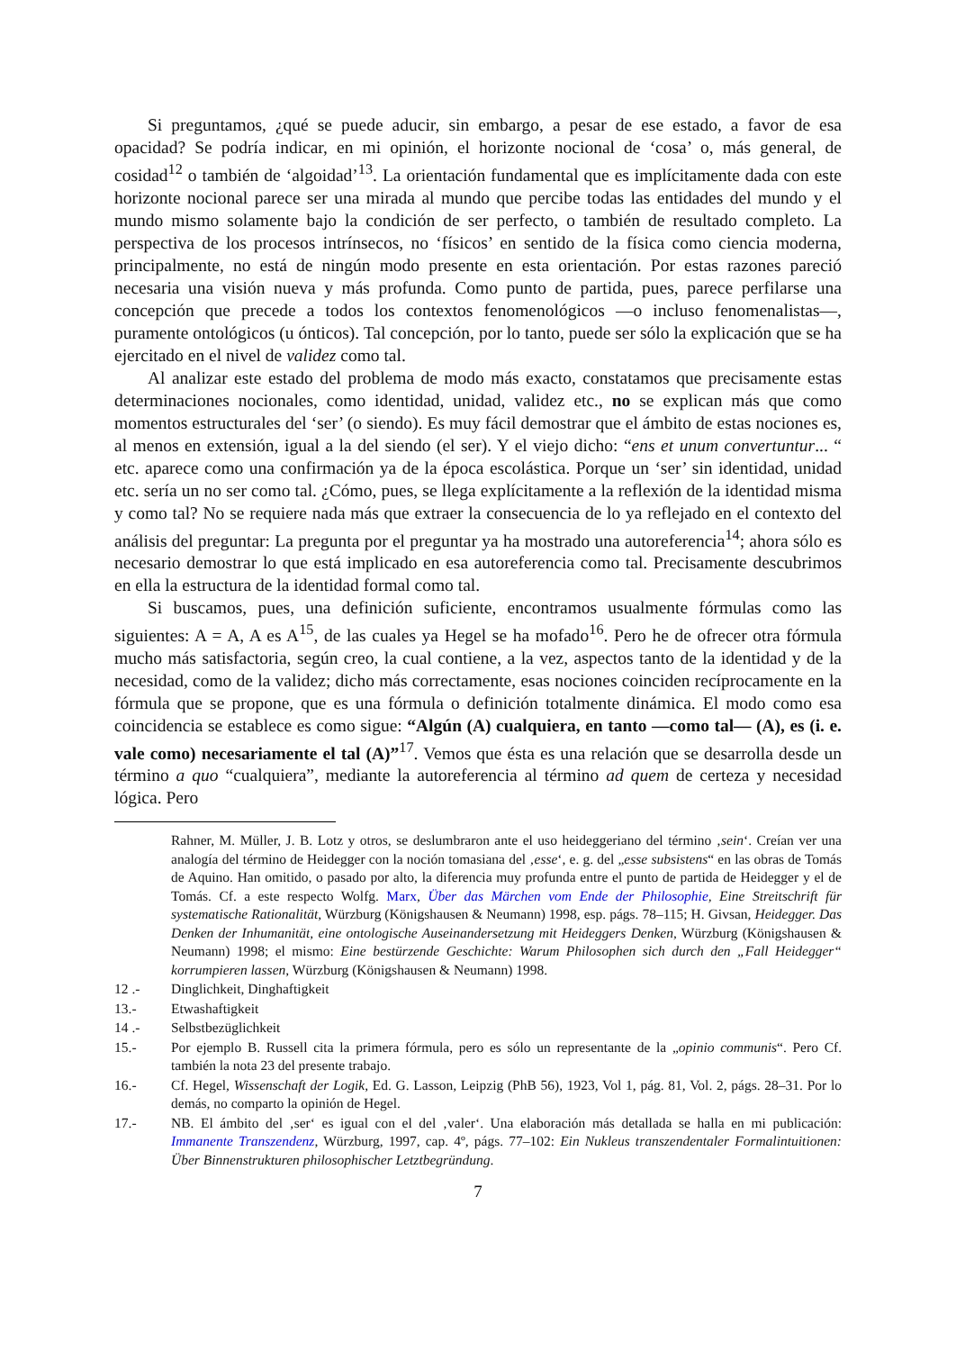Si preguntamos, ¿qué se puede aducir, sin embargo, a pesar de ese estado, a favor de esa opacidad? Se podría indicar, en mi opinión, el horizonte nocional de ‘cosa’ o, más general, de cosidad<sup>12</sup> o también de ‘algoidad’<sup>13</sup>. La orientación fundamental que es implícitamente dada con este horizonte nocional parece ser una mirada al mundo que percibe todas las entidades del mundo y el mundo mismo solamente bajo la condición de ser perfecto, o también de resultado completo. La perspectiva de los procesos intrínsecos, no ‘físicos’ en sentido de la física como ciencia moderna, principalmente, no está de ningún modo presente en esta orientación. Por estas razones pareció necesaria una visión nueva y más profunda. Como punto de partida, pues, parece perfilarse una concepción que precede a todos los contextos fenomenológicos —o incluso fenomenalistas—, puramente ontológicos (u ónticos). Tal concepción, por lo tanto, puede ser sólo la explicación que se ha ejercitado en el nivel de validez como tal.
Al analizar este estado del problema de modo más exacto, constatamos que precisamente estas determinaciones nocionales, como identidad, unidad, validez etc., no se explican más que como momentos estructurales del ‘ser’ (o siendo). Es muy fácil demostrar que el ámbito de estas nociones es, al menos en extensión, igual a la del siendo (el ser). Y el viejo dicho: “ens et unum convertuntur... “ etc. aparece como una confirmación ya de la época escolástica. Porque un ‘ser’ sin identidad, unidad etc. sería un no ser como tal. ¿Cómo, pues, se llega explícitamente a la reflexión de la identidad misma y como tal? No se requiere nada más que extraer la consecuencia de lo ya reflejado en el contexto del análisis del preguntar: La pregunta por el preguntar ya ha mostrado una autoreferencia<sup>14</sup>; ahora sólo es necesario demostrar lo que está implicado en esa autoreferencia como tal. Precisamente descubrimos en ella la estructura de la identidad formal como tal.
Si buscamos, pues, una definición suficiente, encontramos usualmente fórmulas como las siguientes: A = A, A es A<sup>15</sup>, de las cuales ya Hegel se ha mofado<sup>16</sup>. Pero he de ofrecer otra fórmula mucho más satisfactoria, según creo, la cual contiene, a la vez, aspectos tanto de la identidad y de la necesidad, como de la validez; dicho más correctamente, esas nociones coinciden recíprocamente en la fórmula que se propone, que es una fórmula o definición totalmente dinámica. El modo como esa coincidencia se establece es como sigue: “Algún (A) cualquiera, en tanto —como tal— (A), es (i. e. vale como) necesariamente el tal (A)”<sup>17</sup>. Vemos que ésta es una relación que se desarrolla desde un término a quo “cualquiera”, mediante la autoreferencia al término ad quem de certeza y necesidad lógica. Pero
Rahner, M. Müller, J. B. Lotz y otros, se deslumbraron ante el uso heideggeriano del término ‚sein‘. Creían ver una analogía del término de Heidegger con la noción tomasiana del ‚esse‘, e. g. del „esse subsistens“ en las obras de Tomás de Aquino. Han omitido, o pasado por alto, la diferencia muy profunda entre el punto de partida de Heidegger y el de Tomás. Cf. a este respecto Wolfg. Marx, Über das Märchen vom Ende der Philosophie, Eine Streitschrift für systematische Rationalität, Würzburg (Königshausen & Neumann) 1998, esp. págs. 78–115; H. Givsan, Heidegger. Das Denken der Inhumanität, eine ontologische Auseinandersetzung mit Heideggers Denken, Würzburg (Königshausen & Neumann) 1998; el mismo: Eine bestürzende Geschichte: Warum Philosophen sich durch den „Fall Heidegger“ korrumpieren lassen, Würzburg (Königshausen & Neumann) 1998.
12 .- Dinglichkeit, Dinghaftigkeit
13.- Etwashaftigkeit
14 .- Selbstbezüglichkeit
15.- Por ejemplo B. Russell cita la primera fórmula, pero es sólo un representante de la „opinio communis“. Pero Cf. también la nota 23 del presente trabajo.
16.- Cf. Hegel, Wissenschaft der Logik, Ed. G. Lasson, Leipzig (PhB 56), 1923, Vol 1, pág. 81, Vol. 2, págs. 28–31. Por lo demás, no comparto la opinión de Hegel.
17.- NB. El ámbito del ‚ser‘ es igual con el del ‚valer‘. Una elaboración más detallada se halla en mi publicación: Immanente Transzendenz, Würzburg, 1997, cap. 4º, págs. 77–102: Ein Nukleus transzendentaler Formalintuitionen: Über Binnenstrukturen philosophischer Letztbegründung.
7